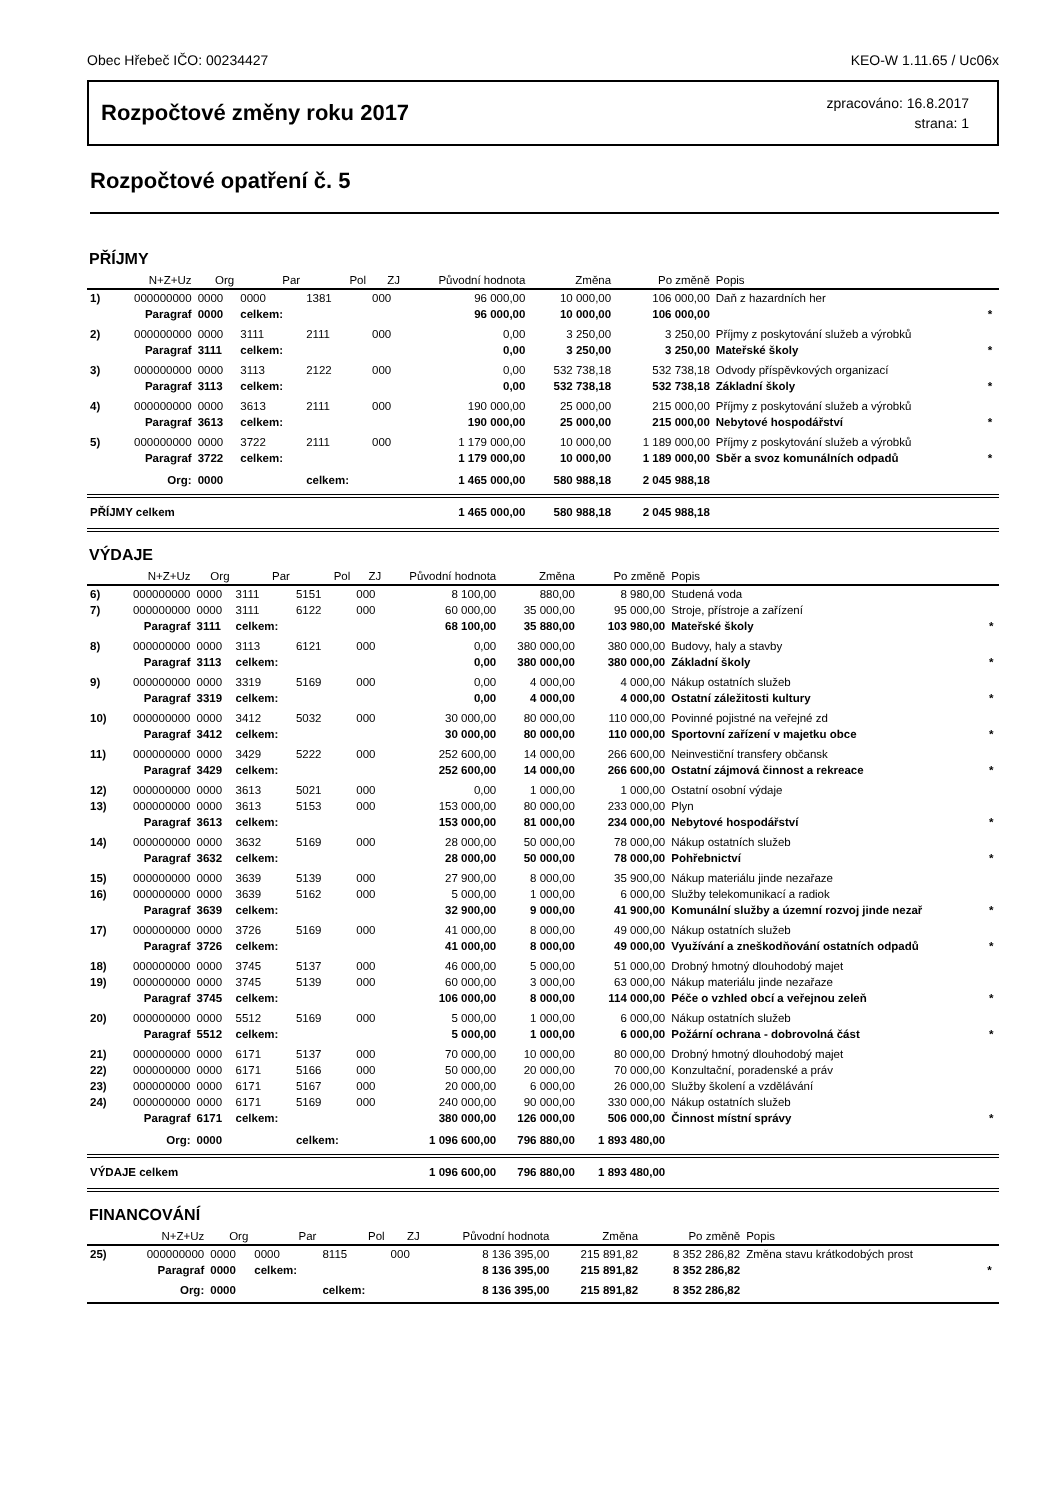Obec Hřebeč IČO: 00234427 KEO-W 1.11.65 / Uc06x
Rozpočtové změny roku 2017
zpracováno: 16.8.2017
strana: 1
Rozpočtové opatření č. 5
PŘÍJMY
| | N+Z+Uz | Org | Par | Pol | ZJ | Původní hodnota | Změna | Po změně | Popis | |
| --- | --- | --- | --- | --- | --- | --- | --- | --- | --- | --- |
| 1) | 000000000 | 0000 | 0000 | 1381 | 000 | 96 000,00 | 10 000,00 | 106 000,00 | Daň z hazardních her | |
| | Paragraf | 0000 | celkem: | | | 96 000,00 | 10 000,00 | 106 000,00 | | * |
| 2) | 000000000 | 0000 | 3111 | 2111 | 000 | 0,00 | 3 250,00 | 3 250,00 | Příjmy z poskytování služeb a výrobků | |
| | Paragraf | 3111 | celkem: | | | 0,00 | 3 250,00 | 3 250,00 | Mateřské školy | * |
| 3) | 000000000 | 0000 | 3113 | 2122 | 000 | 0,00 | 532 738,18 | 532 738,18 | Odvody příspěvkových organizací | |
| | Paragraf | 3113 | celkem: | | | 0,00 | 532 738,18 | 532 738,18 | Základní školy | * |
| 4) | 000000000 | 0000 | 3613 | 2111 | 000 | 190 000,00 | 25 000,00 | 215 000,00 | Příjmy z poskytování služeb a výrobků | |
| | Paragraf | 3613 | celkem: | | | 190 000,00 | 25 000,00 | 215 000,00 | Nebytové hospodářství | * |
| 5) | 000000000 | 0000 | 3722 | 2111 | 000 | 1 179 000,00 | 10 000,00 | 1 189 000,00 | Příjmy z poskytování služeb a výrobků | |
| | Paragraf | 3722 | celkem: | | | 1 179 000,00 | 10 000,00 | 1 189 000,00 | Sběr a svoz komunálních odpadů | * |
| | Org: | 0000 | | celkem: | | 1 465 000,00 | 580 988,18 | 2 045 988,18 | | |
| PŘÍJMY celkem | | | | | | 1 465 000,00 | 580 988,18 | 2 045 988,18 | | |
VÝDAJE
| | N+Z+Uz | Org | Par | Pol | ZJ | Původní hodnota | Změna | Po změně | Popis | |
| --- | --- | --- | --- | --- | --- | --- | --- | --- | --- | --- |
| 6) | 000000000 | 0000 | 3111 | 5151 | 000 | 8 100,00 | 880,00 | 8 980,00 | Studená voda | |
| 7) | 000000000 | 0000 | 3111 | 6122 | 000 | 60 000,00 | 35 000,00 | 95 000,00 | Stroje, přístroje a zařízení | |
| | Paragraf | 3111 | celkem: | | | 68 100,00 | 35 880,00 | 103 980,00 | Mateřské školy | * |
| 8) | 000000000 | 0000 | 3113 | 6121 | 000 | 0,00 | 380 000,00 | 380 000,00 | Budovy, haly a stavby | |
| | Paragraf | 3113 | celkem: | | | 0,00 | 380 000,00 | 380 000,00 | Základní školy | * |
| 9) | 000000000 | 0000 | 3319 | 5169 | 000 | 0,00 | 4 000,00 | 4 000,00 | Nákup ostatních služeb | |
| | Paragraf | 3319 | celkem: | | | 0,00 | 4 000,00 | 4 000,00 | Ostatní záležitosti kultury | * |
| 10) | 000000000 | 0000 | 3412 | 5032 | 000 | 30 000,00 | 80 000,00 | 110 000,00 | Povinné pojistné na veřejné zd | |
| | Paragraf | 3412 | celkem: | | | 30 000,00 | 80 000,00 | 110 000,00 | Sportovní zařízení v majetku obce | * |
| 11) | 000000000 | 0000 | 3429 | 5222 | 000 | 252 600,00 | 14 000,00 | 266 600,00 | Neinvestiční transfery občansk | |
| | Paragraf | 3429 | celkem: | | | 252 600,00 | 14 000,00 | 266 600,00 | Ostatní zájmová činnost a rekreace | * |
| 12) | 000000000 | 0000 | 3613 | 5021 | 000 | 0,00 | 1 000,00 | 1 000,00 | Ostatní osobní výdaje | |
| 13) | 000000000 | 0000 | 3613 | 5153 | 000 | 153 000,00 | 80 000,00 | 233 000,00 | Plyn | |
| | Paragraf | 3613 | celkem: | | | 153 000,00 | 81 000,00 | 234 000,00 | Nebytové hospodářství | * |
| 14) | 000000000 | 0000 | 3632 | 5169 | 000 | 28 000,00 | 50 000,00 | 78 000,00 | Nákup ostatních služeb | |
| | Paragraf | 3632 | celkem: | | | 28 000,00 | 50 000,00 | 78 000,00 | Pohřebnictví | * |
| 15) | 000000000 | 0000 | 3639 | 5139 | 000 | 27 900,00 | 8 000,00 | 35 900,00 | Nákup materiálu jinde nezařaze | |
| 16) | 000000000 | 0000 | 3639 | 5162 | 000 | 5 000,00 | 1 000,00 | 6 000,00 | Služby telekomunikací a radiok | |
| | Paragraf | 3639 | celkem: | | | 32 900,00 | 9 000,00 | 41 900,00 | Komunální služby a územní rozvoj jinde nezař | * |
| 17) | 000000000 | 0000 | 3726 | 5169 | 000 | 41 000,00 | 8 000,00 | 49 000,00 | Nákup ostatních služeb | |
| | Paragraf | 3726 | celkem: | | | 41 000,00 | 8 000,00 | 49 000,00 | Využívání a zneškodňování ostatních odpadů | * |
| 18) | 000000000 | 0000 | 3745 | 5137 | 000 | 46 000,00 | 5 000,00 | 51 000,00 | Drobný hmotný dlouhodobý majet | |
| 19) | 000000000 | 0000 | 3745 | 5139 | 000 | 60 000,00 | 3 000,00 | 63 000,00 | Nákup materiálu jinde nezařaze | |
| | Paragraf | 3745 | celkem: | | | 106 000,00 | 8 000,00 | 114 000,00 | Péče o vzhled obcí a veřejnou zeleň | * |
| 20) | 000000000 | 0000 | 5512 | 5169 | 000 | 5 000,00 | 1 000,00 | 6 000,00 | Nákup ostatních služeb | |
| | Paragraf | 5512 | celkem: | | | 5 000,00 | 1 000,00 | 6 000,00 | Požární ochrana - dobrovolná část | * |
| 21) | 000000000 | 0000 | 6171 | 5137 | 000 | 70 000,00 | 10 000,00 | 80 000,00 | Drobný hmotný dlouhodobý majet | |
| 22) | 000000000 | 0000 | 6171 | 5166 | 000 | 50 000,00 | 20 000,00 | 70 000,00 | Konzultační, poradenské a práv | |
| 23) | 000000000 | 0000 | 6171 | 5167 | 000 | 20 000,00 | 6 000,00 | 26 000,00 | Služby školení a vzdělávání | |
| 24) | 000000000 | 0000 | 6171 | 5169 | 000 | 240 000,00 | 90 000,00 | 330 000,00 | Nákup ostatních služeb | |
| | Paragraf | 6171 | celkem: | | | 380 000,00 | 126 000,00 | 506 000,00 | Činnost místní správy | * |
| | Org: | 0000 | | celkem: | | 1 096 600,00 | 796 880,00 | 1 893 480,00 | | |
| VÝDAJE celkem | | | | | | 1 096 600,00 | 796 880,00 | 1 893 480,00 | | |
FINANCOVÁNÍ
| | N+Z+Uz | Org | Par | Pol | ZJ | Původní hodnota | Změna | Po změně | Popis | |
| --- | --- | --- | --- | --- | --- | --- | --- | --- | --- | --- |
| 25) | 000000000 | 0000 | 0000 | 8115 | 000 | 8 136 395,00 | 215 891,82 | 8 352 286,82 | Změna stavu krátkodobých prost | |
| | Paragraf | 0000 | celkem: | | | 8 136 395,00 | 215 891,82 | 8 352 286,82 | | * |
| | Org: | 0000 | | celkem: | | 8 136 395,00 | 215 891,82 | 8 352 286,82 | | |